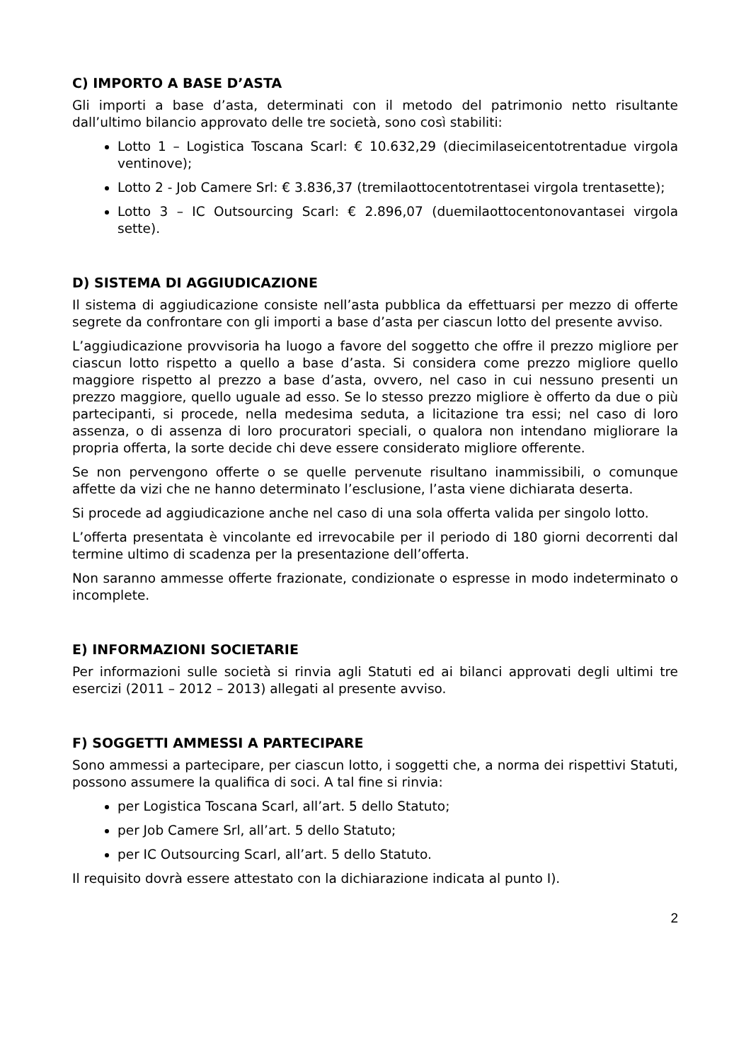C) IMPORTO A BASE D’ASTA
Gli importi a base d’asta, determinati con il metodo del patrimonio netto risultante dall’ultimo bilancio approvato delle tre società, sono così stabiliti:
Lotto 1 – Logistica Toscana Scarl: € 10.632,29 (diecimilaseicentotrentadue virgola ventinove);
Lotto 2 - Job Camere Srl: € 3.836,37 (tremilaottocentotrentasei virgola trentasette);
Lotto 3 – IC Outsourcing Scarl: € 2.896,07 (duemilaottocentonovantasei virgola sette).
D) SISTEMA DI AGGIUDICAZIONE
Il sistema di aggiudicazione consiste nell’asta pubblica da effettuarsi per mezzo di offerte segrete da confrontare con gli importi a base d’asta per ciascun lotto del presente avviso.
L’aggiudicazione provvisoria ha luogo a favore del soggetto che offre il prezzo migliore per ciascun lotto rispetto a quello a base d’asta. Si considera come prezzo migliore quello maggiore rispetto al prezzo a base d’asta, ovvero, nel caso in cui nessuno presenti un prezzo maggiore, quello uguale ad esso. Se lo stesso prezzo migliore è offerto da due o più partecipanti, si procede, nella medesima seduta, a licitazione tra essi; nel caso di loro assenza, o di assenza di loro procuratori speciali, o qualora non intendano migliorare la propria offerta, la sorte decide chi deve essere considerato migliore offerente.
Se non pervengono offerte o se quelle pervenute risultano inammissibili, o comunque affette da vizi che ne hanno determinato l’esclusione, l’asta viene dichiarata deserta.
Si procede ad aggiudicazione anche nel caso di una sola offerta valida per singolo lotto.
L’offerta presentata è vincolante ed irrevocabile per il periodo di 180 giorni decorrenti dal termine ultimo di scadenza per la presentazione dell’offerta.
Non saranno ammesse offerte frazionate, condizionate o espresse in modo indeterminato o incomplete.
E) INFORMAZIONI SOCIETARIE
Per informazioni sulle società si rinvia agli Statuti ed ai bilanci approvati degli ultimi tre esercizi (2011 – 2012 – 2013) allegati al presente avviso.
F) SOGGETTI AMMESSI A PARTECIPARE
Sono ammessi a partecipare, per ciascun lotto, i soggetti che, a norma dei rispettivi Statuti, possono assumere la qualifica di soci. A tal fine si rinvia:
per Logistica Toscana Scarl, all’art. 5 dello Statuto;
per Job Camere Srl, all’art. 5 dello Statuto;
per IC Outsourcing Scarl, all’art. 5 dello Statuto.
Il requisito dovrà essere attestato con la dichiarazione indicata al punto I).
2